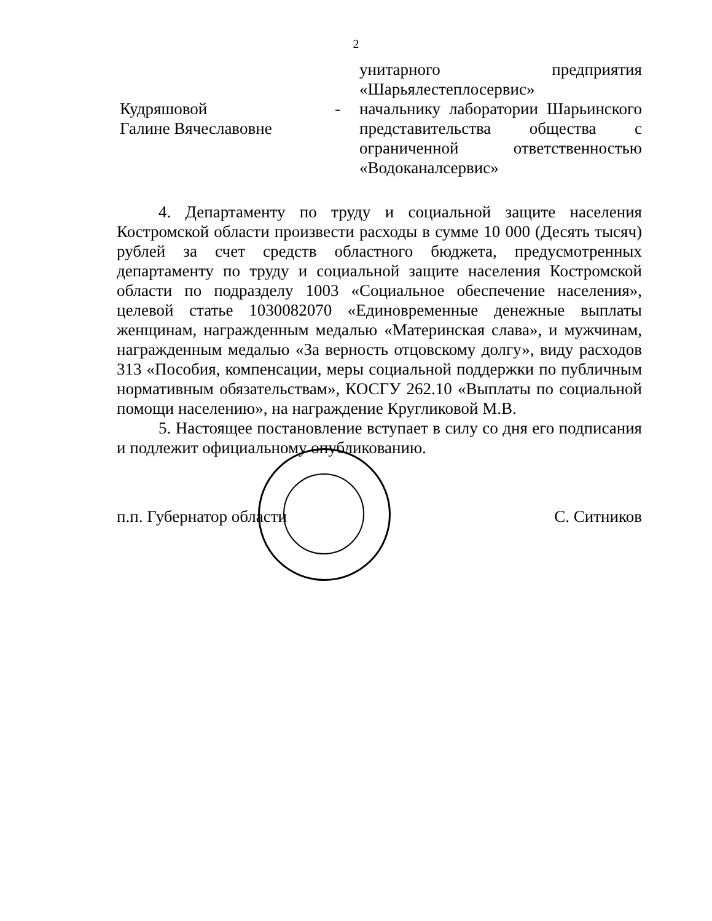2
унитарного предприятия «Шарьялестеплосервис»
Кудряшовой
Галине Вячеславовне
- начальнику лаборатории Шарьинского представительства общества с ограниченной ответственностью «Водоканалсервис»
4. Департаменту по труду и социальной защите населения Костромской области произвести расходы в сумме 10 000 (Десять тысяч) рублей за счет средств областного бюджета, предусмотренных департаменту по труду и социальной защите населения Костромской области по подразделу 1003 «Социальное обеспечение населения», целевой статье 1030082070 «Единовременные денежные выплаты женщинам, награжденным медалью «Материнская слава», и мужчинам, награжденным медалью «За верность отцовскому долгу», виду расходов 313 «Пособия, компенсации, меры социальной поддержки по публичным нормативным обязательствам», КОСГУ 262.10 «Выплаты по социальной помощи населению», на награждение Кругликовой М.В.
5. Настоящее постановление вступает в силу со дня его подписания и подлежит официальному опубликованию.
п.п. Губернатор области С. Ситников